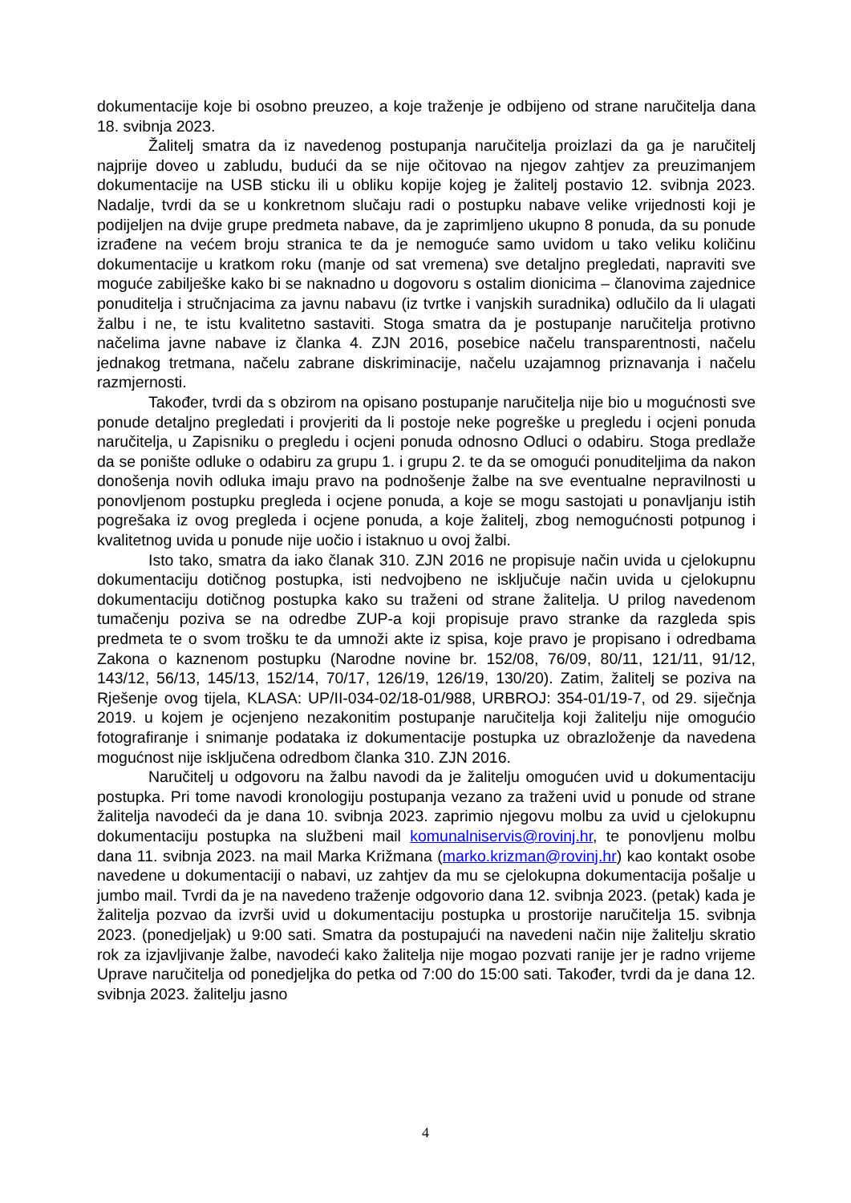dokumentacije koje bi osobno preuzeo, a koje traženje je odbijeno od strane naručitelja dana 18. svibnja 2023.
Žalitelj smatra da iz navedenog postupanja naručitelja proizlazi da ga je naručitelj najprije doveo u zabludu, budući da se nije očitovao na njegov zahtjev za preuzimanjem dokumentacije na USB sticku ili u obliku kopije kojeg je žalitelj postavio 12. svibnja 2023. Nadalje, tvrdi da se u konkretnom slučaju radi o postupku nabave velike vrijednosti koji je podijeljen na dvije grupe predmeta nabave, da je zaprimljeno ukupno 8 ponuda, da su ponude izrađene na većem broju stranica te da je nemoguće samo uvidom u tako veliku količinu dokumentacije u kratkom roku (manje od sat vremena) sve detaljno pregledati, napraviti sve moguće zabilješke kako bi se naknadno u dogovoru s ostalim dionicima – članovima zajednice ponuditelja i stručnjacima za javnu nabavu (iz tvrtke i vanjskih suradnika) odlučilo da li ulagati žalbu i ne, te istu kvalitetno sastaviti. Stoga smatra da je postupanje naručitelja protivno načelima javne nabave iz članka 4. ZJN 2016, posebice načelu transparentnosti, načelu jednakog tretmana, načelu zabrane diskriminacije, načelu uzajamnog priznavanja i načelu razmjernosti.
Također, tvrdi da s obzirom na opisano postupanje naručitelja nije bio u mogućnosti sve ponude detaljno pregledati i provjeriti da li postoje neke pogreške u pregledu i ocjeni ponuda naručitelja, u Zapisniku o pregledu i ocjeni ponuda odnosno Odluci o odabiru. Stoga predlaže da se ponište odluke o odabiru za grupu 1. i grupu 2. te da se omogući ponuditeljima da nakon donošenja novih odluka imaju pravo na podnošenje žalbe na sve eventualne nepravilnosti u ponovljenom postupku pregleda i ocjene ponuda, a koje se mogu sastojati u ponavljanju istih pogrešaka iz ovog pregleda i ocjene ponuda, a koje žalitelj, zbog nemogućnosti potpunog i kvalitetnog uvida u ponude nije uočio i istaknuo u ovoj žalbi.
Isto tako, smatra da iako članak 310. ZJN 2016 ne propisuje način uvida u cjelokupnu dokumentaciju dotičnog postupka, isti nedvojbeno ne isključuje način uvida u cjelokupnu dokumentaciju dotičnog postupka kako su traženi od strane žalitelja. U prilog navedenom tumačenju poziva se na odredbe ZUP-a koji propisuje pravo stranke da razgleda spis predmeta te o svom trošku te da umnoži akte iz spisa, koje pravo je propisano i odredbama Zakona o kaznenom postupku (Narodne novine br. 152/08, 76/09, 80/11, 121/11, 91/12, 143/12, 56/13, 145/13, 152/14, 70/17, 126/19, 126/19, 130/20). Zatim, žalitelj se poziva na Rješenje ovog tijela, KLASA: UP/II-034-02/18-01/988, URBROJ: 354-01/19-7, od 29. siječnja 2019. u kojem je ocjenjeno nezakonitim postupanje naručitelja koji žalitelju nije omogućio fotografiranje i snimanje podataka iz dokumentacije postupka uz obrazloženje da navedena mogućnost nije isključena odredbom članka 310. ZJN 2016.
Naručitelj u odgovoru na žalbu navodi da je žalitelju omogućen uvid u dokumentaciju postupka. Pri tome navodi kronologiju postupanja vezano za traženi uvid u ponude od strane žalitelja navodeći da je dana 10. svibnja 2023. zaprimio njegovu molbu za uvid u cjelokupnu dokumentaciju postupka na službeni mail komunalniservis@rovinj.hr, te ponovljenu molbu dana 11. svibnja 2023. na mail Marka Križmana (marko.krizman@rovinj.hr) kao kontakt osobe navedene u dokumentaciji o nabavi, uz zahtjev da mu se cjelokupna dokumentacija pošalje u jumbo mail. Tvrdi da je na navedeno traženje odgovorio dana 12. svibnja 2023. (petak) kada je žalitelja pozvao da izvrši uvid u dokumentaciju postupka u prostorije naručitelja 15. svibnja 2023. (ponedjeljak) u 9:00 sati. Smatra da postupajući na navedeni način nije žalitelju skratio rok za izjavljivanje žalbe, navodeći kako žalitelja nije mogao pozvati ranije jer je radno vrijeme Uprave naručitelja od ponedjeljka do petka od 7:00 do 15:00 sati. Također, tvrdi da je dana 12. svibnja 2023. žalitelju jasno
4